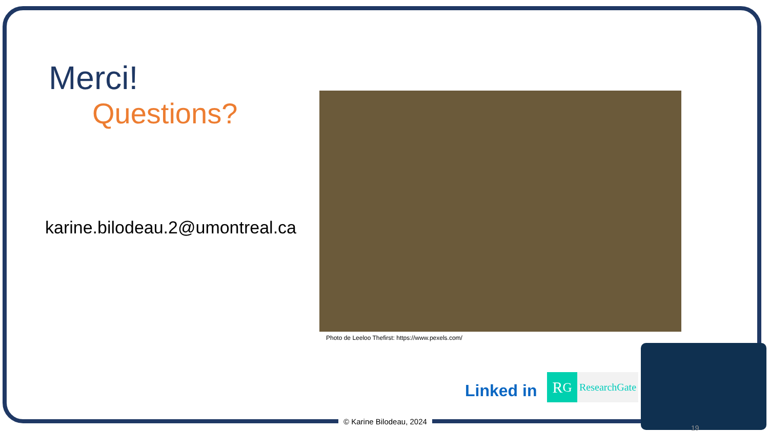Merci!
Questions?
karine.bilodeau.2@umontreal.ca
Photo de Leeloo Thefirst: https://www.pexels.com/
Linked in
R<sup>G</sup> ResearchGate
© Karine Bilodeau, 2024
19